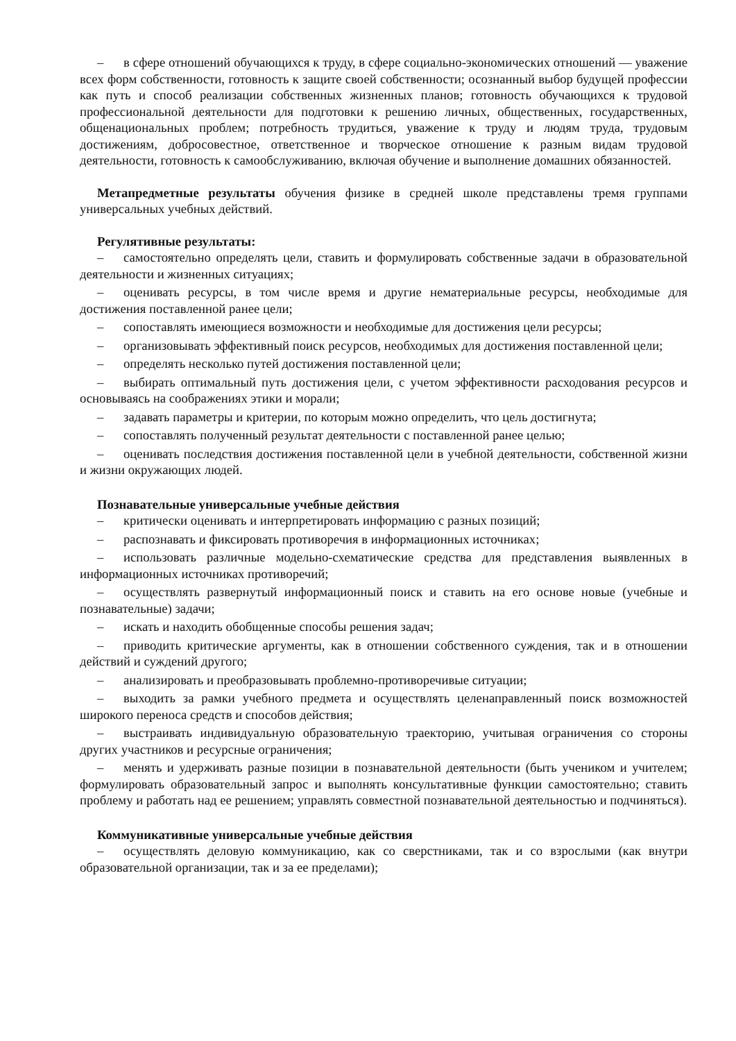– в сфере отношений обучающихся к труду, в сфере социально-экономических отношений — уважение всех форм собственности, готовность к защите своей собственности; осознанный выбор будущей профессии как путь и способ реализации собственных жизненных планов; готовность обучающихся к трудовой профессиональной деятельности для подготовки к решению личных, общественных, государственных, общенациональных проблем; потребность трудиться, уважение к труду и людям труда, трудовым достижениям, добросовестное, ответственное и творческое отношение к разным видам трудовой деятельности, готовность к самообслуживанию, включая обучение и выполнение домашних обязанностей.
Метапредметные результаты обучения физике в средней школе представлены тремя группами универсальных учебных действий.
Регулятивные результаты:
– самостоятельно определять цели, ставить и формулировать собственные задачи в образовательной деятельности и жизненных ситуациях;
– оценивать ресурсы, в том числе время и другие нематериальные ресурсы, необходимые для достижения поставленной ранее цели;
– сопоставлять имеющиеся возможности и необходимые для достижения цели ресурсы;
– организовывать эффективный поиск ресурсов, необходимых для достижения поставленной цели;
– определять несколько путей достижения поставленной цели;
– выбирать оптимальный путь достижения цели, с учетом эффективности расходования ресурсов и основываясь на соображениях этики и морали;
– задавать параметры и критерии, по которым можно определить, что цель достигнута;
– сопоставлять полученный результат деятельности с поставленной ранее целью;
– оценивать последствия достижения поставленной цели в учебной деятельности, собственной жизни и жизни окружающих людей.
Познавательные универсальные учебные действия
– критически оценивать и интерпретировать информацию с разных позиций;
– распознавать и фиксировать противоречия в информационных источниках;
– использовать различные модельно-схематические средства для представления выявленных в информационных источниках противоречий;
– осуществлять развернутый информационный поиск и ставить на его основе новые (учебные и познавательные) задачи;
– искать и находить обобщенные способы решения задач;
– приводить критические аргументы, как в отношении собственного суждения, так и в отношении действий и суждений другого;
– анализировать и преобразовывать проблемно-противоречивые ситуации;
– выходить за рамки учебного предмета и осуществлять целенаправленный поиск возможностей широкого переноса средств и способов действия;
– выстраивать индивидуальную образовательную траекторию, учитывая ограничения со стороны других участников и ресурсные ограничения;
– менять и удерживать разные позиции в познавательной деятельности (быть учеником и учителем; формулировать образовательный запрос и выполнять консультативные функции самостоятельно; ставить проблему и работать над ее решением; управлять совместной познавательной деятельностью и подчиняться).
Коммуникативные универсальные учебные действия
– осуществлять деловую коммуникацию, как со сверстниками, так и со взрослыми (как внутри образовательной организации, так и за ее пределами);